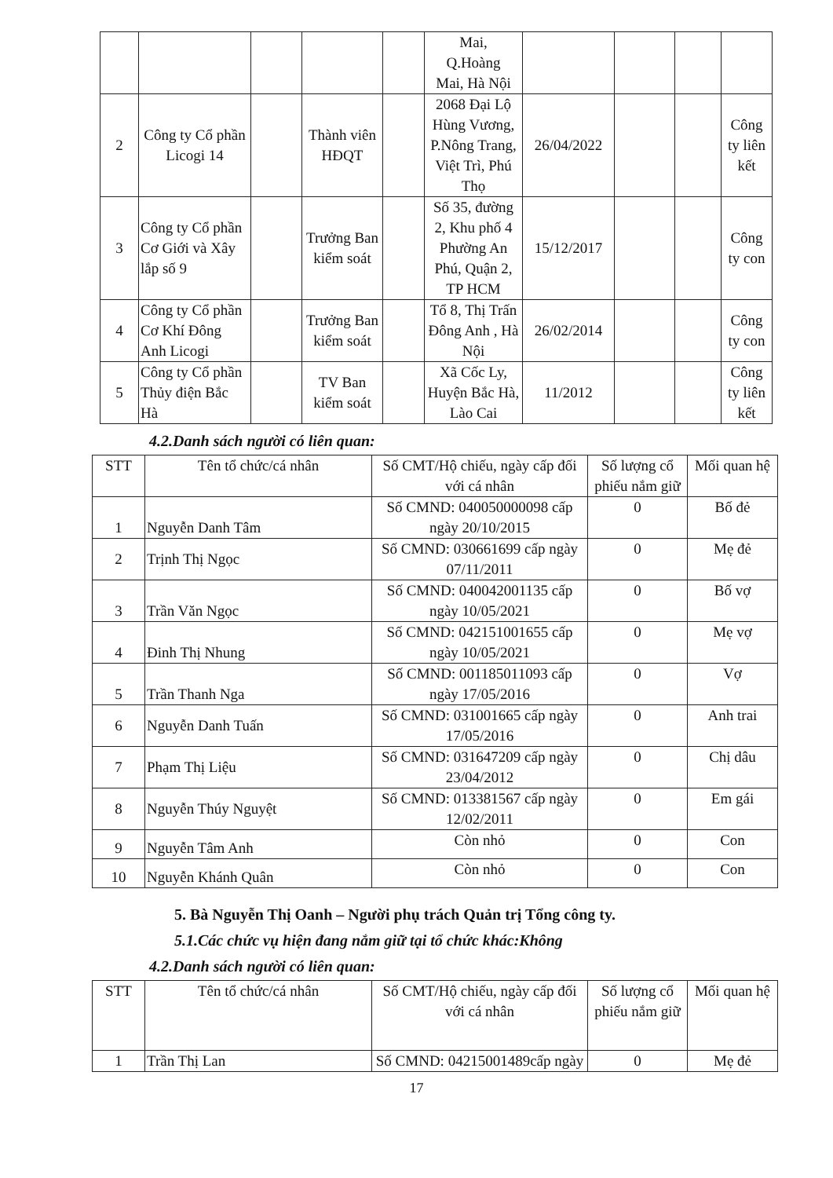| | | | | | Mai, Q.Hoàng Mai, Hà Nội | | | | |
| 2 | Công ty Cổ phần Licogi 14 | | Thành viên HĐQT | | 2068 Đại Lộ Hùng Vương, P.Nông Trang, Việt Trì, Phú Thọ | 26/04/2022 | | | Công ty liên kết |
| 3 | Công ty Cổ phần Cơ Giới và Xây lắp số 9 | | Trưởng Ban kiểm soát | | Số 35, đường 2, Khu phố 4 Phường An Phú, Quận 2, TP HCM | 15/12/2017 | | | Công ty con |
| 4 | Công ty Cổ phần Cơ Khí Đông Anh Licogi | | Trưởng Ban kiểm soát | | Tổ 8, Thị Trấn Đông Anh , Hà Nội | 26/02/2014 | | | Công ty con |
| 5 | Công ty Cổ phần Thủy điện Bắc Hà | | TV Ban kiểm soát | | Xã Cốc Ly, Huyện Bắc Hà, Lào Cai | 11/2012 | | | Công ty liên kết |
4.2.Danh sách người có liên quan:
| STT | Tên tổ chức/cá nhân | Số CMT/Hộ chiếu, ngày cấp đối với cá nhân | Số lượng cổ phiếu nắm giữ | Mối quan hệ |
| --- | --- | --- | --- | --- |
| 1 | Nguyễn Danh Tâm | Số CMND: 040050000098 cấp ngày 20/10/2015 | 0 | Bố đẻ |
| 2 | Trịnh Thị Ngọc | Số CMND: 030661699 cấp ngày 07/11/2011 | 0 | Mẹ đẻ |
| 3 | Trần Văn Ngọc | Số CMND: 040042001135 cấp ngày 10/05/2021 | 0 | Bố vợ |
| 4 | Đinh Thị Nhung | Số CMND: 042151001655 cấp ngày 10/05/2021 | 0 | Mẹ vợ |
| 5 | Trần Thanh Nga | Số CMND: 001185011093 cấp ngày 17/05/2016 | 0 | Vợ |
| 6 | Nguyễn Danh Tuấn | Số CMND: 031001665 cấp ngày 17/05/2016 | 0 | Anh trai |
| 7 | Phạm Thị Liệu | Số CMND: 031647209 cấp ngày 23/04/2012 | 0 | Chị dâu |
| 8 | Nguyễn Thúy Nguyệt | Số CMND: 013381567 cấp ngày 12/02/2011 | 0 | Em gái |
| 9 | Nguyễn Tâm Anh | Còn nhỏ | 0 | Con |
| 10 | Nguyễn Khánh Quân | Còn nhỏ | 0 | Con |
5. Bà Nguyễn Thị Oanh – Người phụ trách Quản trị Tổng công ty.
5.1.Các chức vụ hiện đang nắm giữ tại tổ chức khác:Không
4.2.Danh sách người có liên quan:
| STT | Tên tổ chức/cá nhân | Số CMT/Hộ chiếu, ngày cấp đối với cá nhân | Số lượng cổ phiếu nắm giữ | Mối quan hệ |
| --- | --- | --- | --- | --- |
| 1 | Trần Thị Lan | Số CMND: 04215001489cấp ngày | 0 | Mẹ đẻ |
17